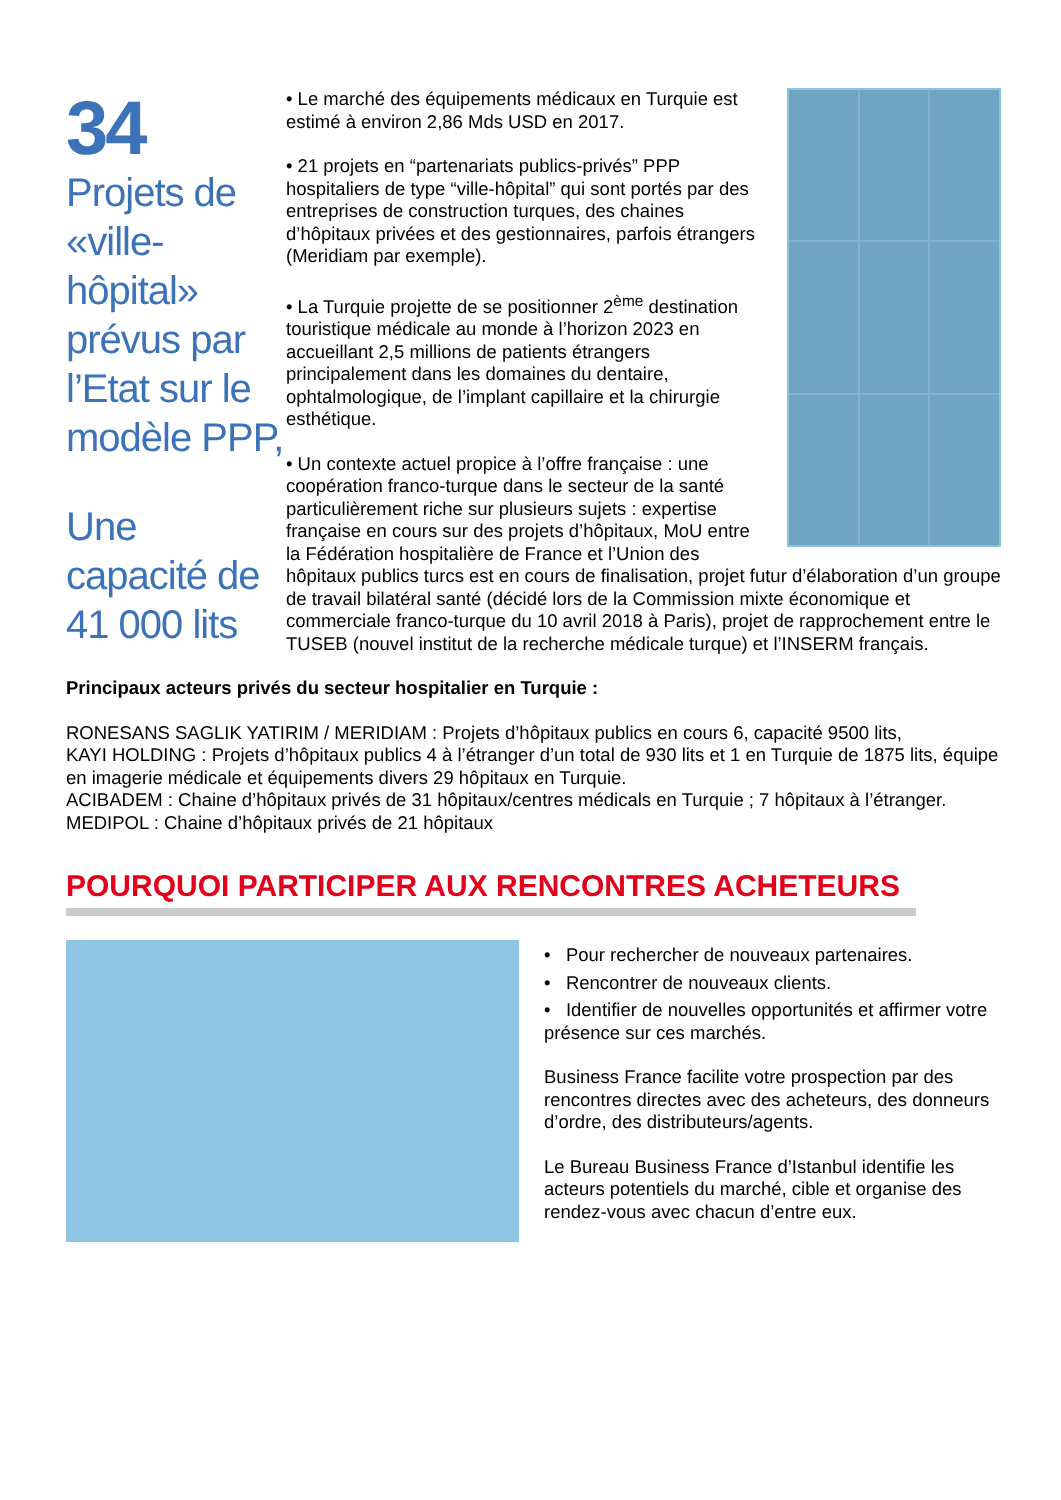34
Projets de «ville-hôpital» prévus par l’Etat sur le modèle PPP,
Une capacité de 41 000 lits
• Le marché des équipements médicaux en Turquie est estimé à environ 2,86 Mds USD en 2017.
• 21 projets en “partenariats publics-privés” PPP hospitaliers de type “ville-hôpital” qui sont portés par des entreprises de construction turques, des chaines d’hôpitaux privées et des gestionnaires, parfois étrangers (Meridiam par exemple).
• La Turquie projette de se positionner 2<sup>ème</sup> destination touristique médicale au monde à l’horizon 2023 en accueillant 2,5 millions de patients étrangers principalement dans les domaines du dentaire, ophtalmologique, de l’implant capillaire et la chirurgie esthétique.
• Un contexte actuel propice à l’offre française : une coopération franco-turque dans le secteur de la santé particulièrement riche sur plusieurs sujets : expertise française en cours sur des projets d’hôpitaux, MoU entre la Fédération hospitalière de France et l’Union des hôpitaux publics turcs est en cours de finalisation, projet futur d’élaboration d’un groupe de travail bilatéral santé (décidé lors de la Commission mixte économique et commerciale franco-turque du 10 avril 2018 à Paris), projet de rapprochement entre le TUSEB (nouvel institut de la recherche médicale turque) et l’INSERM français.
Principaux acteurs privés du secteur hospitalier en Turquie :
RONESANS SAGLIK YATIRIM / MERIDIAM : Projets d’hôpitaux publics en cours 6, capacité 9500 lits,
KAYI HOLDING : Projets d’hôpitaux publics 4 à l’étranger d’un total de 930 lits et 1 en Turquie de 1875 lits, équipe en imagerie médicale et équipements divers 29 hôpitaux en Turquie.
ACIBADEM : Chaine d’hôpitaux privés de 31 hôpitaux/centres médicals en Turquie ; 7 hôpitaux à l’étranger.
MEDIPOL : Chaine d’hôpitaux privés de 21 hôpitaux
POURQUOI PARTICIPER AUX RENCONTRES ACHETEURS
• Pour rechercher de nouveaux partenaires.
• Rencontrer de nouveaux clients.
• Identifier de nouvelles opportunités et affirmer votre présence sur ces marchés.
Business France facilite votre prospection par des rencontres directes avec des acheteurs, des donneurs d’ordre, des distributeurs/agents.
Le Bureau Business France d’Istanbul identifie les acteurs potentiels du marché, cible et organise des rendez-vous avec chacun d’entre eux.